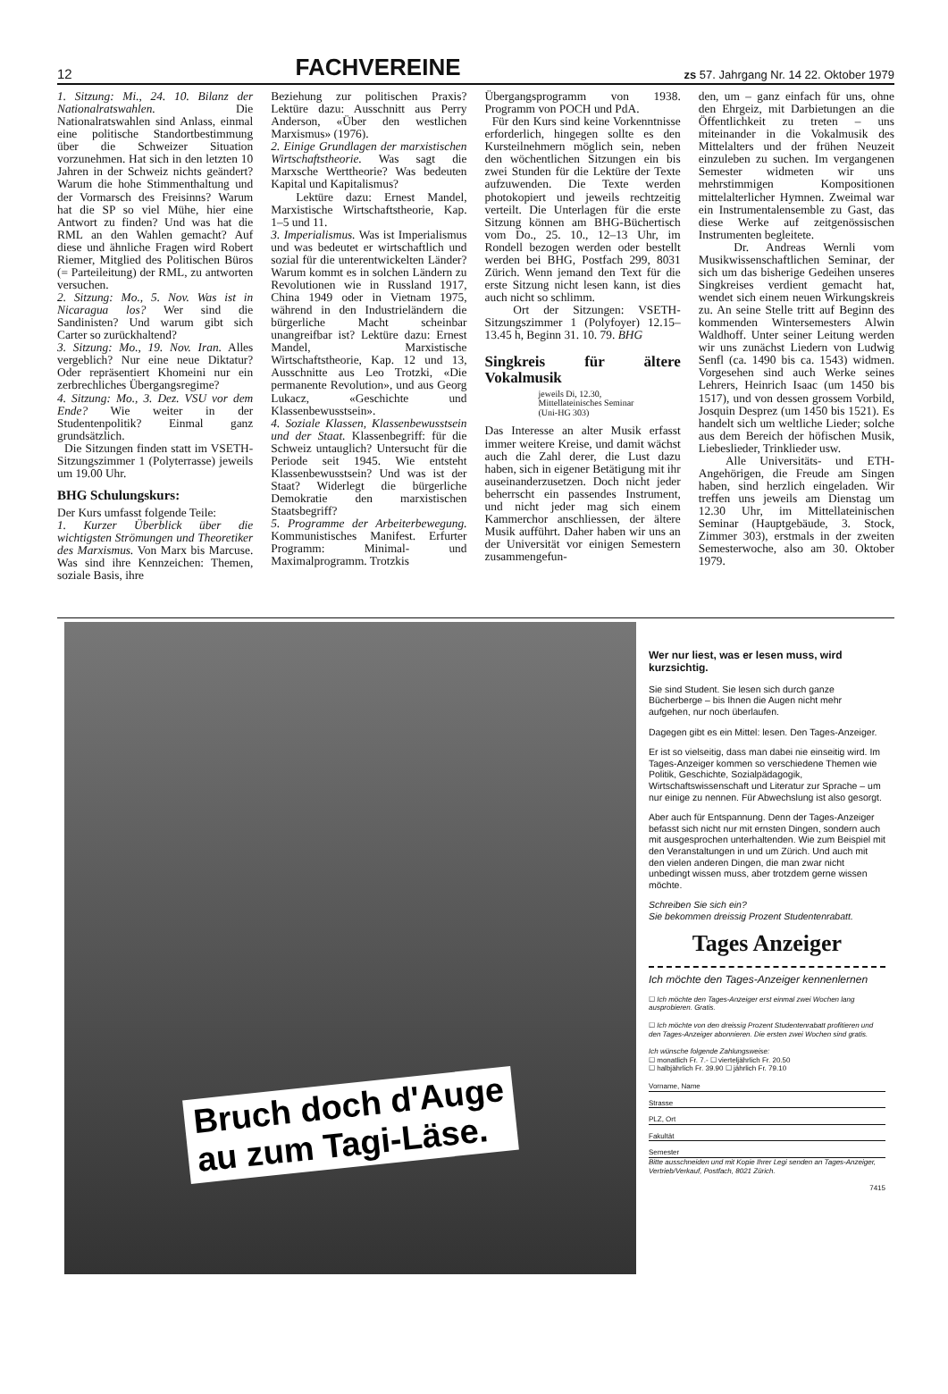12 FACHVEREINE zs 57. Jahrgang Nr. 14 22. Oktober 1979
1. Sitzung: Mi., 24. 10. Bilanz der Nationalratswahlen. Die Nationalratswahlen sind Anlass, einmal eine politische Standortbestimmung über die Schweizer Situation vorzunehmen. Hat sich in den letzten 10 Jahren in der Schweiz nichts geändert? Warum die hohe Stimmenthaltung und der Vormarsch des Freisinns? Warum hat die SP so viel Mühe, hier eine Antwort zu finden? Und was hat die RML an den Wahlen gemacht? Auf diese und ähnliche Fragen wird Robert Riemer, Mitglied des Politischen Büros (= Parteileitung) der RML, zu antworten versuchen.
2. Sitzung: Mo., 5. Nov. Was ist in Nicaragua los? Wer sind die Sandinisten? Und warum gibt sich Carter so zurückhaltend?
3. Sitzung: Mo., 19. Nov. Iran. Alles vergeblich? Nur eine neue Diktatur? Oder repräsentiert Khomeini nur ein zerbrechliches Übergangsregime?
4. Sitzung: Mo., 3. Dez. VSU vor dem Ende? Wie weiter in der Studentenpolitik? Einmal ganz grundsätzlich.
Die Sitzungen finden statt im VSETH-Sitzungszimmer 1 (Polyterrasse) jeweils um 19.00 Uhr.
BHG Schulungskurs:
Der Kurs umfasst folgende Teile:
1. Kurzer Überblick über die wichtigsten Strömungen und Theoretiker des Marxismus. Von Marx bis Marcuse. Was sind ihre Kennzeichen: Themen, soziale Basis, ihre
Beziehung zur politischen Praxis? Lektüre dazu: Ausschnitt aus Perry Anderson, «Über den westlichen Marxismus» (1976).
2. Einige Grundlagen der marxistischen Wirtschaftstheorie. Was sagt die Marxsche Werttheorie? Was bedeuten Kapital und Kapitalismus?
Lektüre dazu: Ernest Mandel, Marxistische Wirtschaftstheorie, Kap. 1–5 und 11.
3. Imperialismus. Was ist Imperialismus und was bedeutet er wirtschaftlich und sozial für die unterentwickelten Länder? Warum kommt es in solchen Ländern zu Revolutionen wie in Russland 1917, China 1949 oder in Vietnam 1975, während in den Industrieländern die bürgerliche Macht scheinbar unangreifbar ist? Lektüre dazu: Ernest Mandel, Marxistische Wirtschaftstheorie, Kap. 12 und 13, Ausschnitte aus Leo Trotzki, «Die permanente Revolution», und aus Georg Lukacz, «Geschichte und Klassenbewusstsein».
4. Soziale Klassen, Klassenbewusstsein und der Staat. Klassenbegriff: für die Schweiz untauglich? Untersucht für die Periode seit 1945. Wie entsteht Klassenbewusstsein? Und was ist der Staat? Widerlegt die bürgerliche Demokratie den marxistischen Staatsbegriff?
5. Programme der Arbeiterbewegung. Kommunistisches Manifest. Erfurter Programm: Minimal- und Maximalprogramm. Trotzkis
Übergangsprogramm von 1938. Programm von POCH und PdA.
Für den Kurs sind keine Vorkenntnisse erforderlich, hingegen sollte es den Kursteilnehmern möglich sein, neben den wöchentlichen Sitzungen ein bis zwei Stunden für die Lektüre der Texte aufzuwenden. Die Texte werden photokopiert und jeweils rechtzeitig verteilt. Die Unterlagen für die erste Sitzung können am BHG-Büchertisch vom Do., 25. 10., 12–13 Uhr, im Rondell bezogen werden oder bestellt werden bei BHG, Postfach 299, 8031 Zürich. Wenn jemand den Text für die erste Sitzung nicht lesen kann, ist dies auch nicht so schlimm.
Ort der Sitzungen: VSETH-Sitzungszimmer 1 (Polyfoyer) 12.15–13.45 h, Beginn 31. 10. 79. BHG
Singkreis für ältere Vokalmusik
jeweils Di, 12.30,
Mittellateinisches Seminar
(Uni-HG 303)
Das Interesse an alter Musik erfasst immer weitere Kreise, und damit wächst auch die Zahl derer, die Lust dazu haben, sich in eigener Betätigung mit ihr auseinanderzusetzen. Doch nicht jeder beherrscht ein passendes Instrument, und nicht jeder mag sich einem Kammerchor anschliessen, der ältere Musik aufführt. Daher haben wir uns an der Universität vor einigen Semestern zusammengefun-
den, um – ganz einfach für uns, ohne den Ehrgeiz, mit Darbietungen an die Öffentlichkeit zu treten – uns miteinander in die Vokalmusik des Mittelalters und der frühen Neuzeit einzuleben zu suchen. Im vergangenen Semester widmeten wir uns mehrstimmigen Kompositionen mittelalterlicher Hymnen. Zweimal war ein Instrumentalensemble zu Gast, das diese Werke auf zeitgenössischen Instrumenten begleitete.
Dr. Andreas Wernli vom Musikwissenschaftlichen Seminar, der sich um das bisherige Gedeihen unseres Singkreises verdient gemacht hat, wendet sich einem neuen Wirkungskreis zu. An seine Stelle tritt auf Beginn des kommenden Wintersemesters Alwin Waldhoff. Unter seiner Leitung werden wir uns zunächst Liedern von Ludwig Senfl (ca. 1490 bis ca. 1543) widmen. Vorgesehen sind auch Werke seines Lehrers, Heinrich Isaac (um 1450 bis 1517), und von dessen grossem Vorbild, Josquin Desprez (um 1450 bis 1521). Es handelt sich um weltliche Lieder; solche aus dem Bereich der höfischen Musik, Liebeslieder, Trinklieder usw.
Alle Universitäts- und ETH-Angehörigen, die Freude am Singen haben, sind herzlich eingeladen. Wir treffen uns jeweils am Dienstag um 12.30 Uhr, im Mittellateinischen Seminar (Hauptgebäude, 3. Stock, Zimmer 303), erstmals in der zweiten Semesterwoche, also am 30. Oktober 1979.
Bruch doch d'Auge
au zum Tagi-Läse.
Wer nur liest, was er lesen muss, wird kurzsichtig.
Sie sind Student. Sie lesen sich durch ganze Bücherberge – bis Ihnen die Augen nicht mehr aufgehen, nur noch überlaufen.
Dagegen gibt es ein Mittel: lesen. Den Tages-Anzeiger.
Er ist so vielseitig, dass man dabei nie einseitig wird. Im Tages-Anzeiger kommen so verschiedene Themen wie Politik, Geschichte, Sozialpädagogik, Wirtschaftswissenschaft und Literatur zur Sprache – um nur einige zu nennen. Für Abwechslung ist also gesorgt.
Aber auch für Entspannung. Denn der Tages-Anzeiger befasst sich nicht nur mit ernsten Dingen, sondern auch mit ausgesprochen unterhaltenden. Wie zum Beispiel mit den Veranstaltungen in und um Zürich. Und auch mit den vielen anderen Dingen, die man zwar nicht unbedingt wissen muss, aber trotzdem gerne wissen möchte.
Schreiben Sie sich ein?
Sie bekommen dreissig Prozent Studentenrabatt.
Tages Anzeiger
Ich möchte den Tages-Anzeiger kennenlernen
☐ Ich möchte den Tages-Anzeiger erst einmal zwei Wochen lang ausprobieren. Gratis.
☐ Ich möchte von den dreissig Prozent Studentenrabatt profitieren und den Tages-Anzeiger abonnieren. Die ersten zwei Wochen sind gratis.
Ich wünsche folgende Zahlungsweise:
☐ monatlich Fr. 7.- ☐ vierteljährlich Fr. 20.50
☐ halbjährlich Fr. 39.90 ☐ jährlich Fr. 79.10
Vorname, Name
Strasse
PLZ, Ort
Fakultät
Semester
Bitte ausschneiden und mit Kopie Ihrer Legi senden an Tages-Anzeiger, Vertrieb/Verkauf, Postfach, 8021 Zürich.
7415